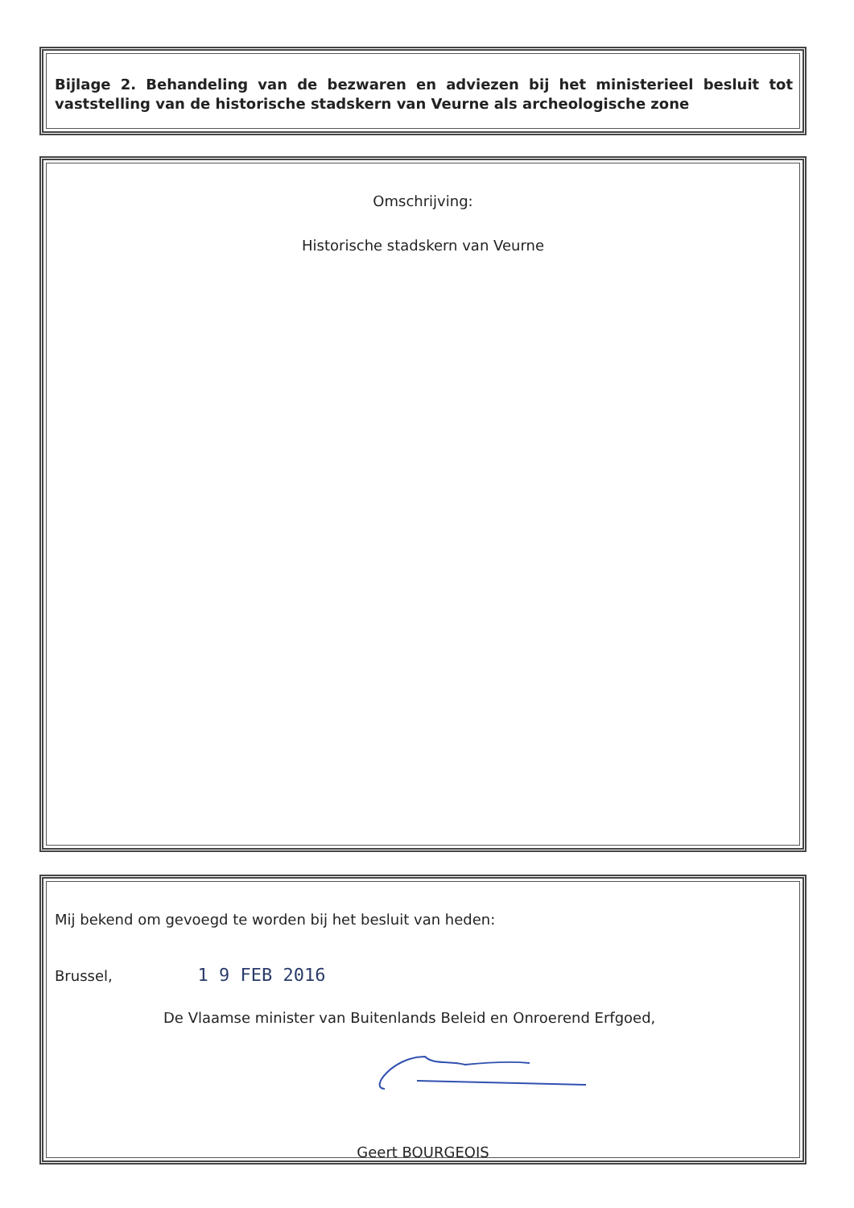Bijlage 2. Behandeling van de bezwaren en adviezen bij het ministerieel besluit tot vaststelling van de historische stadskern van Veurne als archeologische zone
Omschrijving:
Historische stadskern van Veurne
Mij bekend om gevoegd te worden bij het besluit van heden:
Brussel, 1 9 FEB 2016
De Vlaamse minister van Buitenlands Beleid en Onroerend Erfgoed,
Geert BOURGEOIS